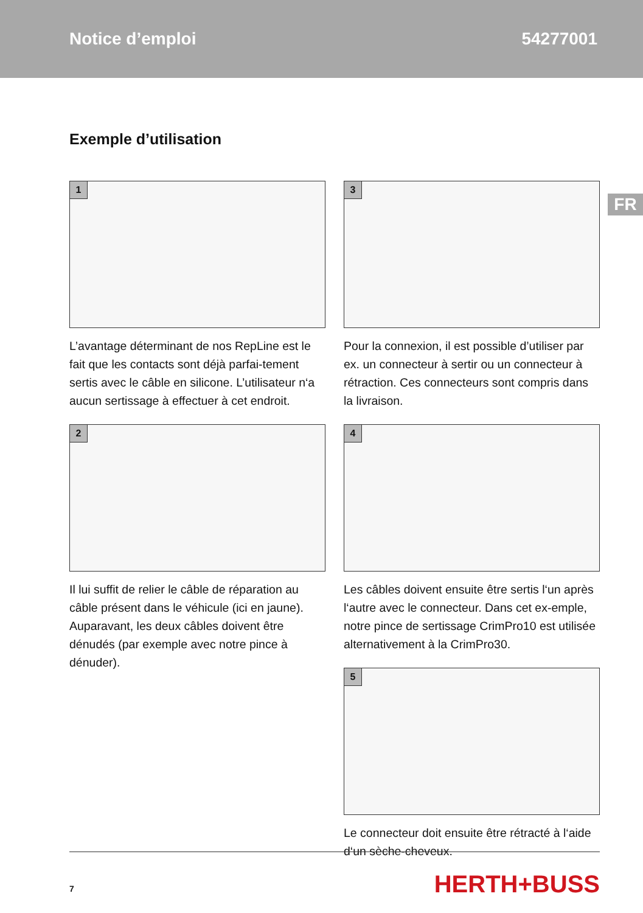Notice d’emploi 54277001
FR
Exemple d’utilisation
1
L’avantage déterminant de nos RepLine est le fait que les contacts sont déjà parfai-tement sertis avec le câble en silicone. L’utilisateur n‘a aucun sertissage à effectuer à cet endroit.
2
Il lui suffit de relier le câble de réparation au câble présent dans le véhicule (ici en jaune). Auparavant, les deux câbles doivent être dénudés (par exemple avec notre pince à dénuder).
3
Pour la connexion, il est possible d’utiliser par ex. un connecteur à sertir ou un connecteur à rétraction. Ces connecteurs sont compris dans la livraison.
4
Les câbles doivent ensuite être sertis l‘un après l‘autre avec le connecteur. Dans cet ex-emple, notre pince de sertissage CrimPro10 est utilisée alternativement à la CrimPro30.
5
Le connecteur doit ensuite être rétracté à l‘aide d‘un sèche-cheveux.
7 HERTH+BUSS